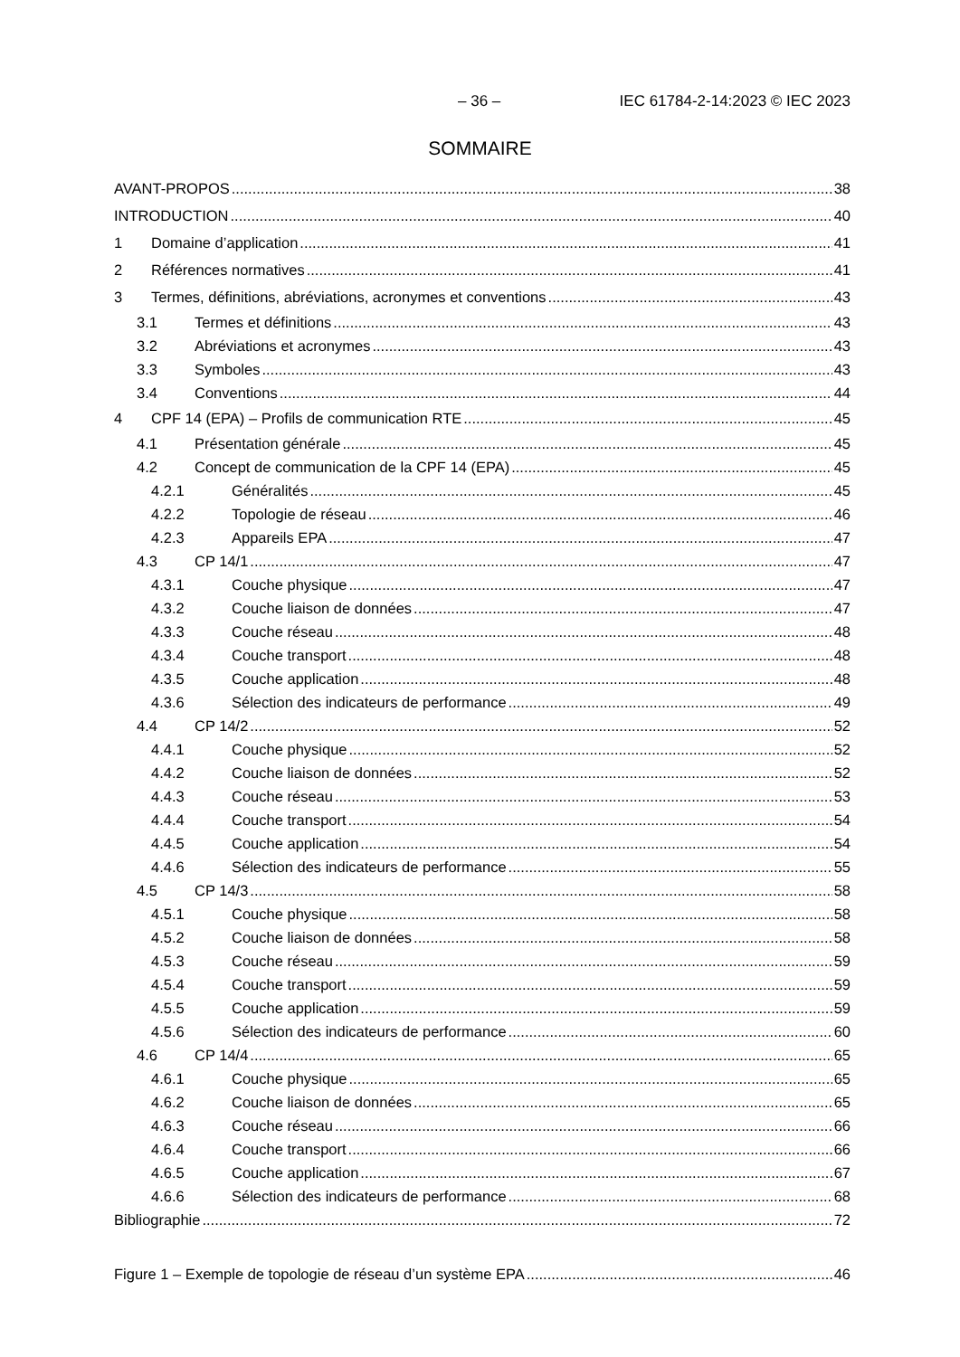– 36 – IEC 61784-2-14:2023 © IEC 2023
SOMMAIRE
AVANT-PROPOS 38
INTRODUCTION 40
1 Domaine d’application 41
2 Références normatives 41
3 Termes, définitions, abréviations, acronymes et conventions 43
3.1 Termes et définitions 43
3.2 Abréviations et acronymes 43
3.3 Symboles 43
3.4 Conventions 44
4 CPF 14 (EPA) – Profils de communication RTE 45
4.1 Présentation générale 45
4.2 Concept de communication de la CPF 14 (EPA) 45
4.2.1 Généralités 45
4.2.2 Topologie de réseau 46
4.2.3 Appareils EPA 47
4.3 CP 14/1 47
4.3.1 Couche physique 47
4.3.2 Couche liaison de données 47
4.3.3 Couche réseau 48
4.3.4 Couche transport 48
4.3.5 Couche application 48
4.3.6 Sélection des indicateurs de performance 49
4.4 CP 14/2 52
4.4.1 Couche physique 52
4.4.2 Couche liaison de données 52
4.4.3 Couche réseau 53
4.4.4 Couche transport 54
4.4.5 Couche application 54
4.4.6 Sélection des indicateurs de performance 55
4.5 CP 14/3 58
4.5.1 Couche physique 58
4.5.2 Couche liaison de données 58
4.5.3 Couche réseau 59
4.5.4 Couche transport 59
4.5.5 Couche application 59
4.5.6 Sélection des indicateurs de performance 60
4.6 CP 14/4 65
4.6.1 Couche physique 65
4.6.2 Couche liaison de données 65
4.6.3 Couche réseau 66
4.6.4 Couche transport 66
4.6.5 Couche application 67
4.6.6 Sélection des indicateurs de performance 68
Bibliographie 72
Figure 1 – Exemple de topologie de réseau d’un système EPA 46